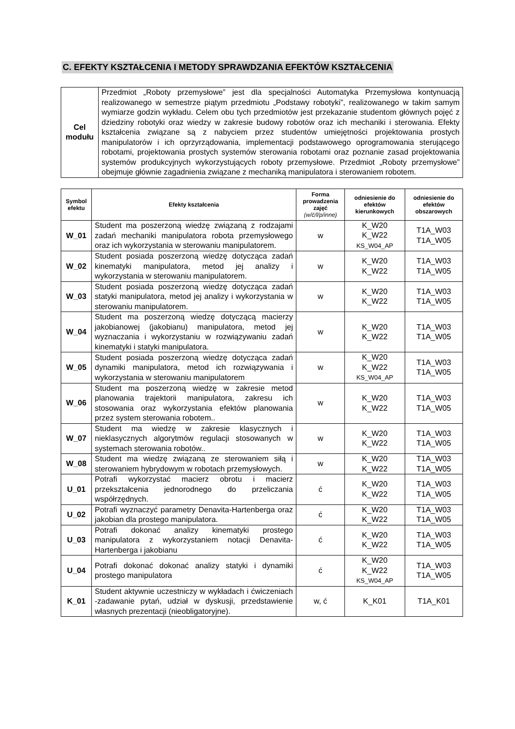C. EFEKTY KSZTAŁCENIA I METODY SPRAWDZANIA EFEKTÓW KSZTAŁCENIA
| Cel modułu | Przedmiot „Roboty przemysłowe” jest dla specjalności Automatyka Przemysłowa kontynuacją realizowanego w semestrze piątym przedmiotu „Podstawy robotyki”, realizowanego w takim samym wymiarze godzin wykładu. Celem obu tych przedmiotów jest przekazanie studentom głównych pojęć z dziedziny robotyki oraz wiedzy w zakresie budowy robotów oraz ich mechaniki i sterowania. Efekty kształcenia związane są z nabyciem przez studentów umiejętności projektowania prostych manipulatorów i ich oprzyrządowania, implementacji podstawowego oprogramowania sterującego robotami, projektowania prostych systemów sterowania robotami oraz poznanie zasad projektowania systemów produkcyjnych wykorzystujących roboty przemysłowe. Przedmiot „Roboty przemysłowe” obejmuje głównie zagadnienia związane z mechaniką manipulatora i sterowaniem robotem. |
| Symbol efektu | Efekty kształcenia | Forma prowadzenia zajęć (w/ć/l/p/inne) | odniesienie do efektów kierunkowych | odniesienie do efektów obszarowych |
| --- | --- | --- | --- | --- |
| W_01 | Student ma poszerzoną wiedzę związaną z rodzajami zadań mechaniki manipulatora robota przemysłowego oraz ich wykorzystania w sterowaniu manipulatorem. | w | K_W20 K_W22 KS_W04_AP | T1A_W03 T1A_W05 |
| W_02 | Student posiada poszerzoną wiedzę dotycząca zadań kinematyki manipulatora, metod jej analizy i wykorzystania w sterowaniu manipulatorem. | w | K_W20 K_W22 | T1A_W03 T1A_W05 |
| W_03 | Student posiada poszerzoną wiedzę dotycząca zadań statyki manipulatora, metod jej analizy i wykorzystania w sterowaniu manipulatorem. | w | K_W20 K_W22 | T1A_W03 T1A_W05 |
| W_04 | Student ma poszerzoną wiedzę dotyczącą macierzy jakobianowej (jakobianu) manipulatora, metod jej wyznaczania i wykorzystaniu w rozwiązywaniu zadań kinematyki i statyki manipulatora. | w | K_W20 K_W22 | T1A_W03 T1A_W05 |
| W_05 | Student posiada poszerzoną wiedzę dotycząca zadań dynamiki manipulatora, metod ich rozwiązywania i wykorzystania w sterowaniu manipulatorem | w | K_W20 K_W22 KS_W04_AP | T1A_W03 T1A_W05 |
| W_06 | Student ma poszerzoną wiedzę w zakresie metod planowania trajektorii manipulatora, zakresu ich stosowania oraz wykorzystania efektów planowania przez system sterowania robotem.. | w | K_W20 K_W22 | T1A_W03 T1A_W05 |
| W_07 | Student ma wiedzę w zakresie klasycznych i nieklasycznych algorytmów regulacji stosowanych w systemach sterowania robotów.. | w | K_W20 K_W22 | T1A_W03 T1A_W05 |
| W_08 | Student ma wiedzę związaną ze sterowaniem siłą i sterowaniem hybrydowym w robotach przemysłowych. | w | K_W20 K_W22 | T1A_W03 T1A_W05 |
| U_01 | Potrafi wykorzystać macierz obrotu i macierz przekształcenia jednorodnego do przeliczania współrzędnych. | ć | K_W20 K_W22 | T1A_W03 T1A_W05 |
| U_02 | Potrafi wyznaczyć parametry Denavita-Hartenberga oraz jakobian dla prostego manipulatora. | ć | K_W20 K_W22 | T1A_W03 T1A_W05 |
| U_03 | Potrafi dokonać analizy kinematyki prostego manipulatora z wykorzystaniem notacji Denavita-Hartenberga i jakobianu | ć | K_W20 K_W22 | T1A_W03 T1A_W05 |
| U_04 | Potrafi dokonać dokonać analizy statyki i dynamiki prostego manipulatora | ć | K_W20 K_W22 KS_W04_AP | T1A_W03 T1A_W05 |
| K_01 | Student aktywnie uczestniczy w wykładach i ćwiczeniach -zadawanie pytań, udział w dyskusji, przedstawienie własnych prezentacji (nieobligatoryjne). | w, ć | K_K01 | T1A_K01 |